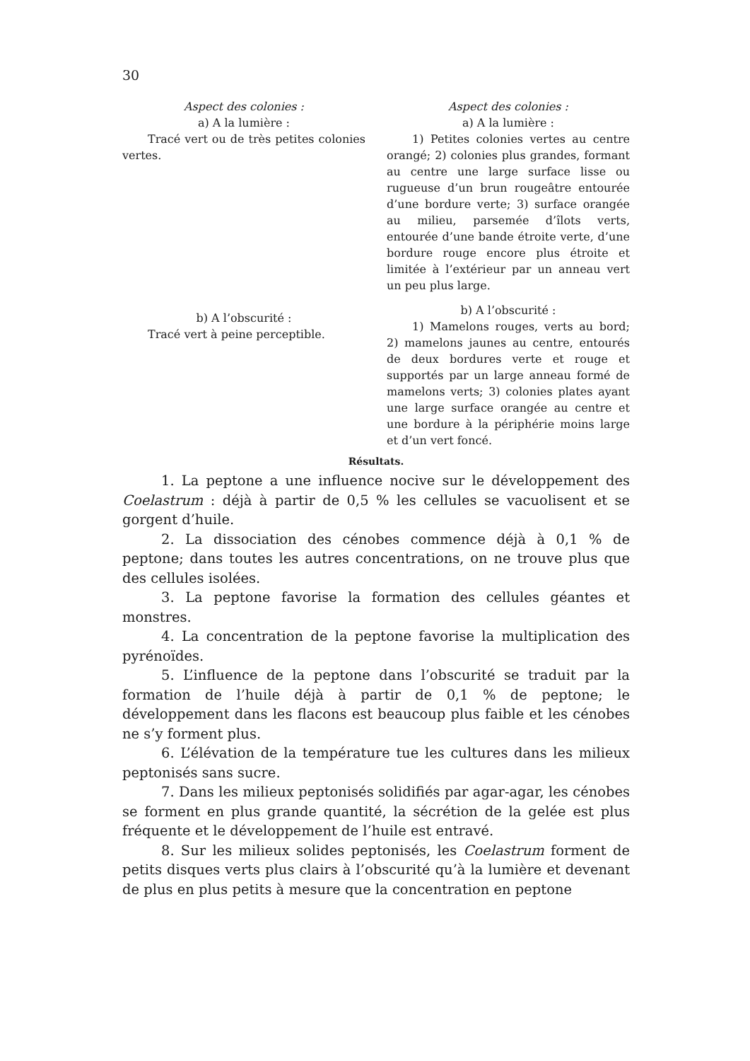30
Aspect des colonies :
a) A la lumière :
Tracé vert ou de très petites colonies vertes.
b) A l’obscurité :
Tracé vert à peine perceptible.
Aspect des colonies :
a) A la lumière :
1) Petites colonies vertes au centre orangé; 2) colonies plus grandes, formant au centre une large surface lisse ou rugueuse d’un brun rougeâtre entourée d’une bordure verte; 3) surface orangée au milieu, parsemée d’îlots verts, entourée d’une bande étroite verte, d’une bordure rouge encore plus étroite et limitée à l’extérieur par un anneau vert un peu plus large.
b) A l’obscurité :
1) Mamelons rouges, verts au bord; 2) mamelons jaunes au centre, entourés de deux bordures verte et rouge et supportés par un large anneau formé de mamelons verts; 3) colonies plates ayant une large surface orangée au centre et une bordure à la périphérie moins large et d’un vert foncé.
Résultats.
1. La peptone a une influence nocive sur le développement des Coelastrum : déjà à partir de 0,5 % les cellules se vacuolisent et se gorgent d’huile.
2. La dissociation des cénobes commence déjà à 0,1 % de peptone; dans toutes les autres concentrations, on ne trouve plus que des cellules isolées.
3. La peptone favorise la formation des cellules géantes et monstres.
4. La concentration de la peptone favorise la multiplication des pyrénoïdes.
5. L’influence de la peptone dans l’obscurité se traduit par la formation de l’huile déjà à partir de 0,1 % de peptone; le développement dans les flacons est beaucoup plus faible et les cénobes ne s’y forment plus.
6. L’élévation de la température tue les cultures dans les milieux peptonisés sans sucre.
7. Dans les milieux peptonisés solidifiés par agar-agar, les cénobes se forment en plus grande quantité, la sécrétion de la gelée est plus fréquente et le développement de l’huile est entravé.
8. Sur les milieux solides peptonisés, les Coelastrum forment de petits disques verts plus clairs à l’obscurité qu’à la lumière et devenant de plus en plus petits à mesure que la concentration en peptone